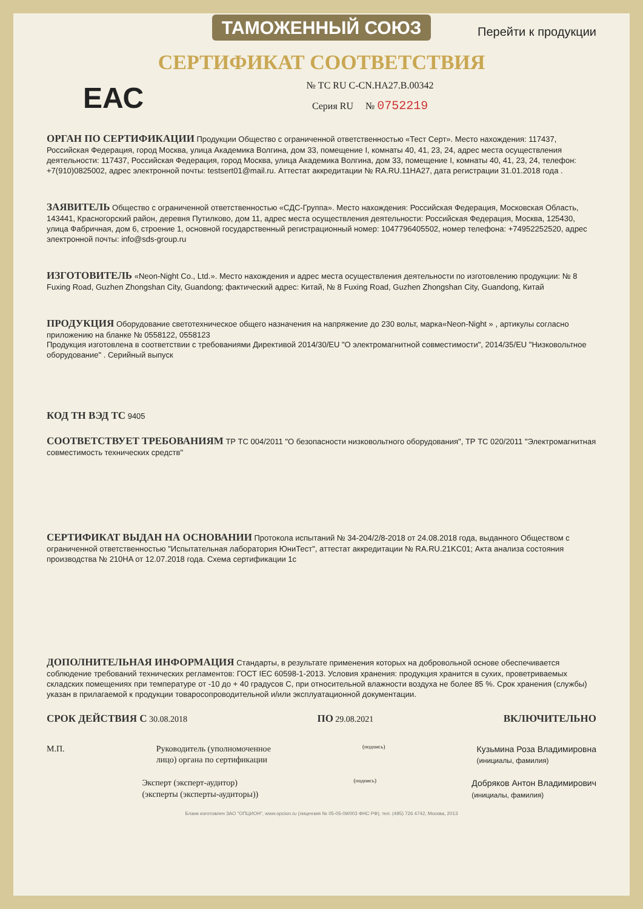ТАМОЖЕННЫЙ СОЮЗ
Перейти к продукции
СЕРТИФИКАТ СООТВЕТСТВИЯ
ЕАС
№ ТС RU C-CN.HA27.B.00342
Серия RU № 0752219
ОРГАН ПО СЕРТИФИКАЦИИ Продукции Общество с ограниченной ответственностью «Тест Серт». Место нахождения: 117437, Российская Федерация, город Москва, улица Академика Волгина, дом 33, помещение I, комнаты 40, 41, 23, 24, адрес места осуществления деятельности: 117437, Российская Федерация, город Москва, улица Академика Волгина, дом 33, помещение I, комнаты 40, 41, 23, 24, телефон: +7(910)0825002, адрес электронной почты: testsert01@mail.ru. Аттестат аккредитации № RA.RU.11HA27, дата регистрации 31.01.2018 года .
ЗАЯВИТЕЛЬ Общество с ограниченной ответственностью «СДС-Группа». Место нахождения: Российская Федерация, Московская Область, 143441, Красногорский район, деревня Путилково, дом 11, адрес места осуществления деятельности: Российская Федерация, Москва, 125430, улица Фабричная, дом 6, строение 1, основной государственный регистрационный номер: 1047796405502, номер телефона: +74952252520, адрес электронной почты: info@sds-group.ru
ИЗГОТОВИТЕЛЬ «Neon-Night Co., Ltd.». Место нахождения и адрес места осуществления деятельности по изготовлению продукции: № 8 Fuxing Road, Guzhen Zhongshan City, Guandong; фактический адрес: Китай, № 8 Fuxing Road, Guzhen Zhongshan City, Guandong, Китай
ПРОДУКЦИЯ Оборудование светотехническое общего назначения на напряжение до 230 вольт, марка«Neon-Night » , артикулы согласно приложению на бланке № 0558122, 0558123
Продукция изготовлена в соответствии с требованиями Директивой 2014/30/EU "О электромагнитной совместимости", 2014/35/EU "Низковольтное оборудование" . Серийный выпуск
КОД ТН ВЭД ТС 9405
СООТВЕТСТВУЕТ ТРЕБОВАНИЯМ ТР ТС 004/2011 "О безопасности низковольтного оборудования", ТР ТС 020/2011 "Электромагнитная совместимость технических средств"
СЕРТИФИКАТ ВЫДАН НА ОСНОВАНИИ Протокола испытаний № 34-204/2/8-2018 от 24.08.2018 года, выданного Обществом с ограниченной ответственностью "Испытательная лаборатория ЮниТест", аттестат аккредитации № RA.RU.21KC01; Акта анализа состояния производства № 210HA от 12.07.2018 года. Схема сертификации 1с
ДОПОЛНИТЕЛЬНАЯ ИНФОРМАЦИЯ Стандарты, в результате применения которых на добровольной основе обеспечивается соблюдение требований технических регламентов: ГОСТ IEC 60598-1-2013. Условия хранения: продукция хранится в сухих, проветриваемых складских помещениях при температуре от -10 до + 40 градусов С, при относительной влажности воздуха не более 85 %. Срок хранения (службы) указан в прилагаемой к продукции товаросопроводительной и/или эксплуатационной документации.
СРОК ДЕЙСТВИЯ С 30.08.2018 ПО 29.08.2021 ВКЛЮЧИТЕЛЬНО
М.П. Руководитель (уполномоченное
лицо) органа по сертификации (подпись) Кузьмина Роза Владимировна
(инициалы, фамилия)
Эксперт (эксперт-аудитор)
(эксперты (эксперты-аудиторы)) (подпись) Добряков Антон Владимирович
(инициалы, фамилия)
Бланк изготовлен ЗАО "ОПЦИОН", www.opcion.ru (лицензия № 05-05-09/003 ФНС РФ), тел. (495) 726 4742, Москва, 2013